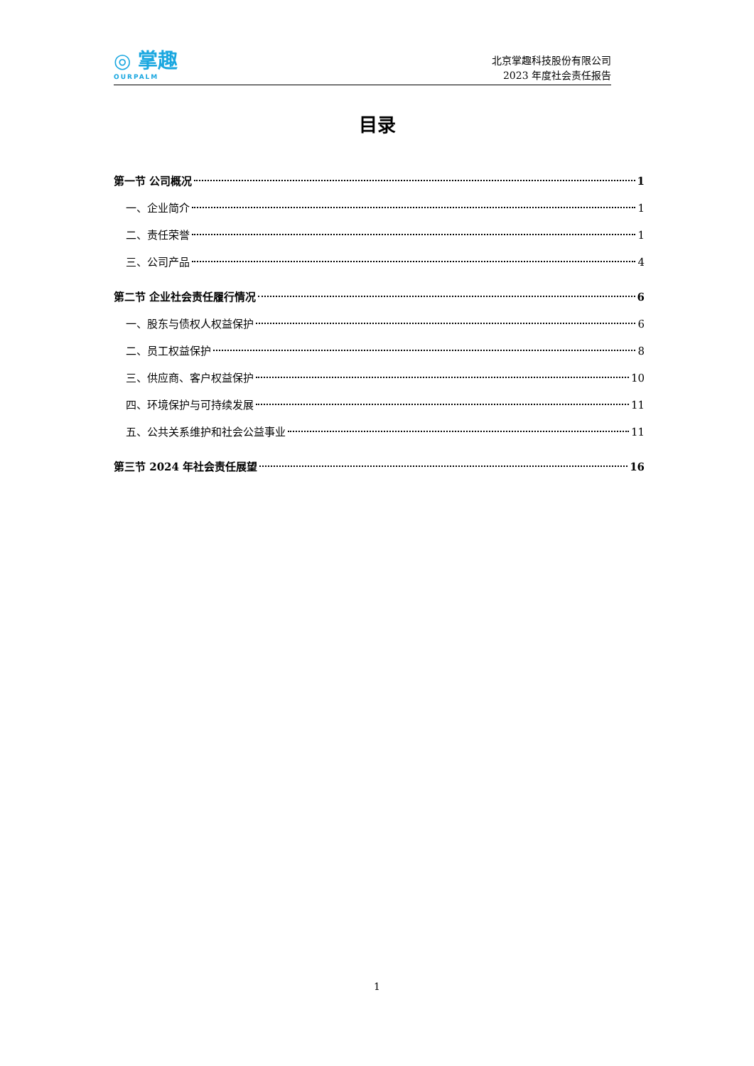◎ 掌趣
OURPALM
北京掌趣科技股份有限公司
2023 年度社会责任报告
目录
第一节 公司概况 1
一、企业简介 1
二、责任荣誉 1
三、公司产品 4
第二节 企业社会责任履行情况 6
一、股东与债权人权益保护 6
二、员工权益保护 8
三、供应商、客户权益保护 10
四、环境保护与可持续发展 11
五、公共关系维护和社会公益事业 11
第三节 2024 年社会责任展望 16
1